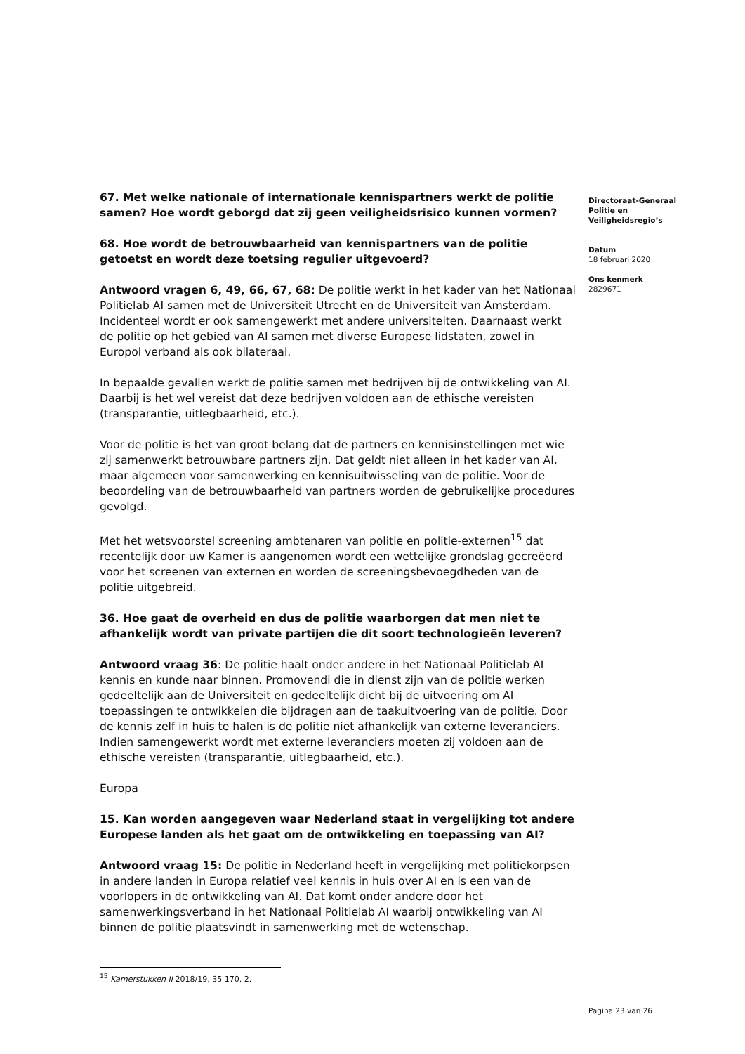67. Met welke nationale of internationale kennispartners werkt de politie samen? Hoe wordt geborgd dat zij geen veiligheidsrisico kunnen vormen?
68. Hoe wordt de betrouwbaarheid van kennispartners van de politie getoetst en wordt deze toetsing regulier uitgevoerd?
Antwoord vragen 6, 49, 66, 67, 68: De politie werkt in het kader van het Nationaal Politielab AI samen met de Universiteit Utrecht en de Universiteit van Amsterdam. Incidenteel wordt er ook samengewerkt met andere universiteiten. Daarnaast werkt de politie op het gebied van AI samen met diverse Europese lidstaten, zowel in Europol verband als ook bilateraal.
In bepaalde gevallen werkt de politie samen met bedrijven bij de ontwikkeling van AI. Daarbij is het wel vereist dat deze bedrijven voldoen aan de ethische vereisten (transparantie, uitlegbaarheid, etc.).
Voor de politie is het van groot belang dat de partners en kennisinstellingen met wie zij samenwerkt betrouwbare partners zijn. Dat geldt niet alleen in het kader van AI, maar algemeen voor samenwerking en kennisuitwisseling van de politie. Voor de beoordeling van de betrouwbaarheid van partners worden de gebruikelijke procedures gevolgd.
Met het wetsvoorstel screening ambtenaren van politie en politie-externen<sup>15</sup> dat recentelijk door uw Kamer is aangenomen wordt een wettelijke grondslag gecreëerd voor het screenen van externen en worden de screeningsbevoegdheden van de politie uitgebreid.
36. Hoe gaat de overheid en dus de politie waarborgen dat men niet te afhankelijk wordt van private partijen die dit soort technologieën leveren?
Antwoord vraag 36: De politie haalt onder andere in het Nationaal Politielab AI kennis en kunde naar binnen. Promovendi die in dienst zijn van de politie werken gedeeltelijk aan de Universiteit en gedeeltelijk dicht bij de uitvoering om AI toepassingen te ontwikkelen die bijdragen aan de taakuitvoering van de politie. Door de kennis zelf in huis te halen is de politie niet afhankelijk van externe leveranciers. Indien samengewerkt wordt met externe leveranciers moeten zij voldoen aan de ethische vereisten (transparantie, uitlegbaarheid, etc.).
Europa
15. Kan worden aangegeven waar Nederland staat in vergelijking tot andere Europese landen als het gaat om de ontwikkeling en toepassing van AI?
Antwoord vraag 15: De politie in Nederland heeft in vergelijking met politiekorpsen in andere landen in Europa relatief veel kennis in huis over AI en is een van de voorlopers in de ontwikkeling van AI. Dat komt onder andere door het samenwerkingsverband in het Nationaal Politielab AI waarbij ontwikkeling van AI binnen de politie plaatsvindt in samenwerking met de wetenschap.
Directoraat-Generaal
Politie en
Veiligheidsregio’s
Datum
18 februari 2020
Ons kenmerk
2829671
<sup>15</sup> Kamerstukken II 2018/19, 35 170, 2.
Pagina 23 van 26